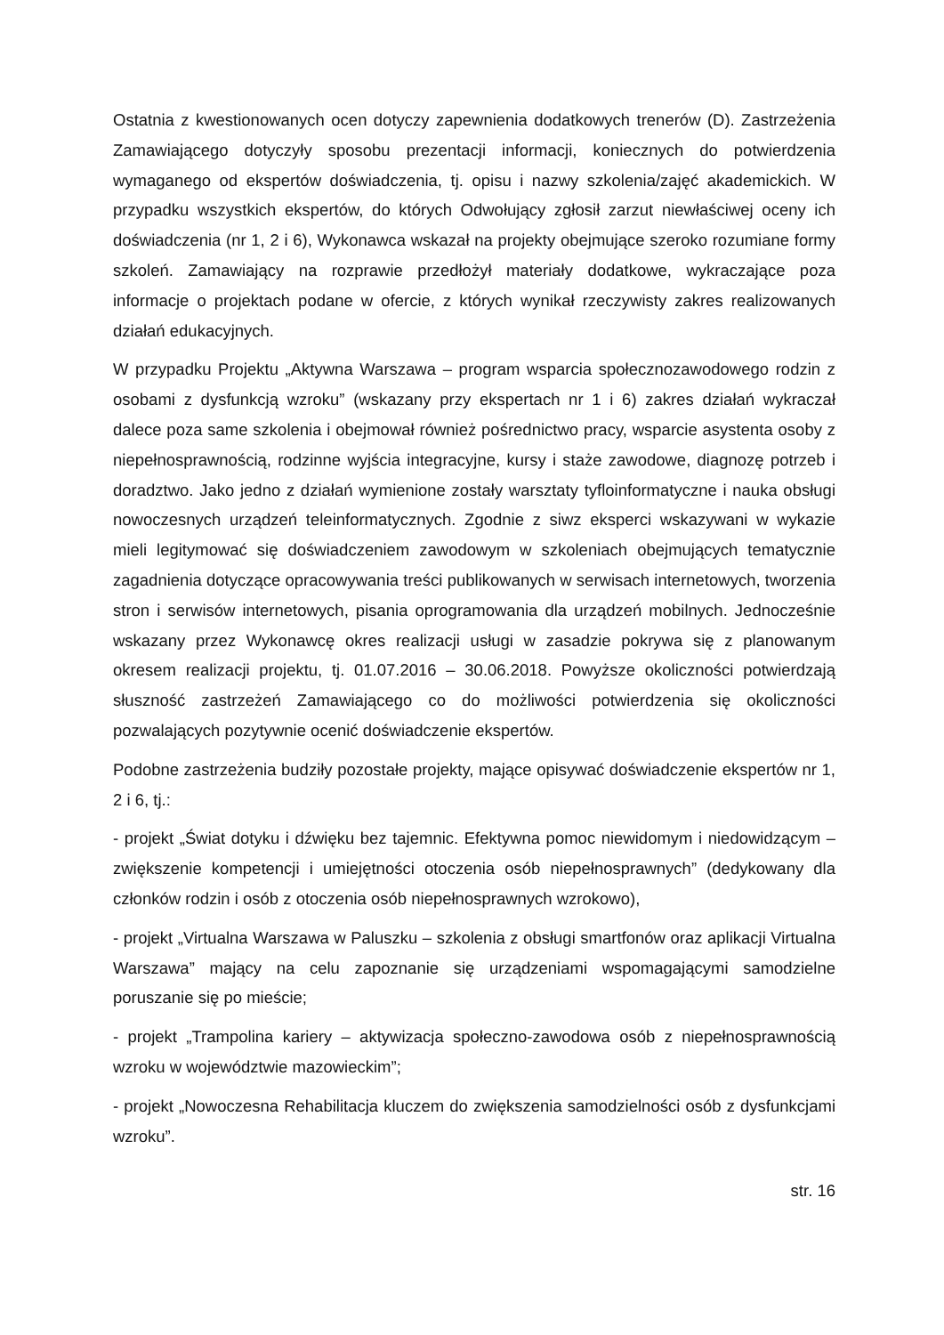Ostatnia z kwestionowanych ocen dotyczy zapewnienia dodatkowych trenerów (D). Zastrzeżenia Zamawiającego dotyczyły sposobu prezentacji informacji, koniecznych do potwierdzenia wymaganego od ekspertów doświadczenia, tj. opisu i nazwy szkolenia/zajęć akademickich. W przypadku wszystkich ekspertów, do których Odwołujący zgłosił zarzut niewłaściwej oceny ich doświadczenia (nr 1, 2 i 6), Wykonawca wskazał na projekty obejmujące szeroko rozumiane formy szkoleń. Zamawiający na rozprawie przedłożył materiały dodatkowe, wykraczające poza informacje o projektach podane w ofercie, z których wynikał rzeczywisty zakres realizowanych działań edukacyjnych.
W przypadku Projektu „Aktywna Warszawa – program wsparcia społecznozawodowego rodzin z osobami z dysfunkcją wzroku” (wskazany przy ekspertach nr 1 i 6) zakres działań wykraczał dalece poza same szkolenia i obejmował również pośrednictwo pracy, wsparcie asystenta osoby z niepełnosprawnością, rodzinne wyjścia integracyjne, kursy i staże zawodowe, diagnozę potrzeb i doradztwo. Jako jedno z działań wymienione zostały warsztaty tyfloinformatyczne i nauka obsługi nowoczesnych urządzeń teleinformatycznych. Zgodnie z siwz eksperci wskazywani w wykazie mieli legitymować się doświadczeniem zawodowym w szkoleniach obejmujących tematycznie zagadnienia dotyczące opracowywania treści publikowanych w serwisach internetowych, tworzenia stron i serwisów internetowych, pisania oprogramowania dla urządzeń mobilnych. Jednocześnie wskazany przez Wykonawcę okres realizacji usługi w zasadzie pokrywa się z planowanym okresem realizacji projektu, tj. 01.07.2016 – 30.06.2018. Powyższe okoliczności potwierdzają słuszność zastrzeżeń Zamawiającego co do możliwości potwierdzenia się okoliczności pozwalających pozytywnie ocenić doświadczenie ekspertów.
Podobne zastrzeżenia budziły pozostałe projekty, mające opisywać doświadczenie ekspertów nr 1, 2 i 6, tj.:
- projekt „Świat dotyku i dźwięku bez tajemnic. Efektywna pomoc niewidomym i niedowidzącym – zwiększenie kompetencji i umiejętności otoczenia osób niepełnosprawnych” (dedykowany dla członków rodzin i osób z otoczenia osób niepełnosprawnych wzrokowo),
- projekt „Virtualna Warszawa w Paluszku – szkolenia z obsługi smartfonów oraz aplikacji Virtualna Warszawa” mający na celu zapoznanie się urządzeniami wspomagającymi samodzielne poruszanie się po mieście;
- projekt „Trampolina kariery – aktywizacja społeczno-zawodowa osób z niepełnosprawnością wzroku w województwie mazowieckim”;
- projekt „Nowoczesna Rehabilitacja kluczem do zwiększenia samodzielności osób z dysfunkcjami wzroku”.
str. 16